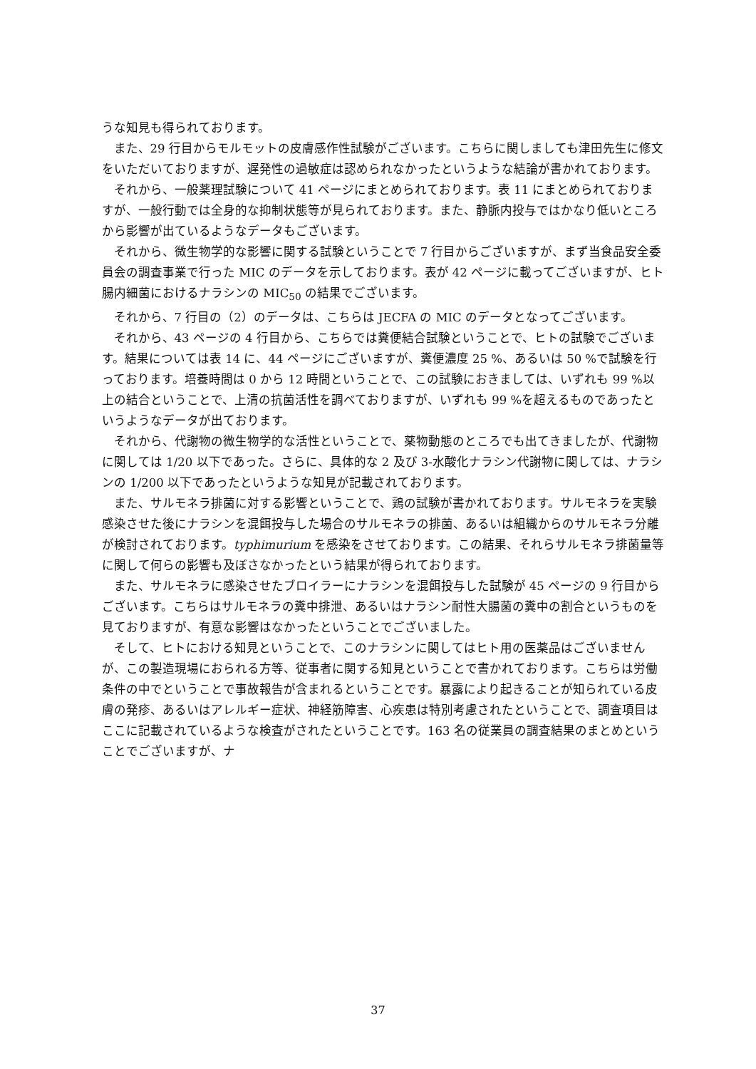うな知見も得られております。
また、29 行目からモルモットの皮膚感作性試験がございます。こちらに関しましても津田先生に修文をいただいておりますが、遅発性の過敏症は認められなかったというような結論が書かれております。
それから、一般薬理試験について 41 ページにまとめられております。表 11 にまとめられておりますが、一般行動では全身的な抑制状態等が見られております。また、静脈内投与ではかなり低いところから影響が出ているようなデータもございます。
それから、微生物学的な影響に関する試験ということで 7 行目からございますが、まず当食品安全委員会の調査事業で行った MIC のデータを示しております。表が 42 ページに載ってございますが、ヒト腸内細菌におけるナラシンの MIC<sub>50</sub> の結果でございます。
それから、7 行目の（2）のデータは、こちらは JECFA の MIC のデータとなってございます。
それから、43 ページの 4 行目から、こちらでは糞便結合試験ということで、ヒトの試験でございます。結果については表 14 に、44 ページにございますが、糞便濃度 25 %、あるいは 50 %で試験を行っております。培養時間は 0 から 12 時間ということで、この試験におきましては、いずれも 99 %以上の結合ということで、上清の抗菌活性を調べておりますが、いずれも 99 %を超えるものであったというようなデータが出ております。
それから、代謝物の微生物学的な活性ということで、薬物動態のところでも出てきましたが、代謝物に関しては 1/20 以下であった。さらに、具体的な 2 及び 3-水酸化ナラシン代謝物に関しては、ナラシンの 1/200 以下であったというような知見が記載されております。
また、サルモネラ排菌に対する影響ということで、鶏の試験が書かれております。サルモネラを実験感染させた後にナラシンを混餌投与した場合のサルモネラの排菌、あるいは組織からのサルモネラ分離が検討されております。typhimurium を感染をさせております。この結果、それらサルモネラ排菌量等に関して何らの影響も及ぼさなかったという結果が得られております。
また、サルモネラに感染させたブロイラーにナラシンを混餌投与した試験が 45 ページの 9 行目からございます。こちらはサルモネラの糞中排泄、あるいはナラシン耐性大腸菌の糞中の割合というものを見ておりますが、有意な影響はなかったということでございました。
そして、ヒトにおける知見ということで、このナラシンに関してはヒト用の医薬品はございませんが、この製造現場におられる方等、従事者に関する知見ということで書かれております。こちらは労働条件の中でということで事故報告が含まれるということです。暴露により起きることが知られている皮膚の発疹、あるいはアレルギー症状、神経筋障害、心疾患は特別考慮されたということで、調査項目はここに記載されているような検査がされたということです。163 名の従業員の調査結果のまとめということでございますが、ナ
37